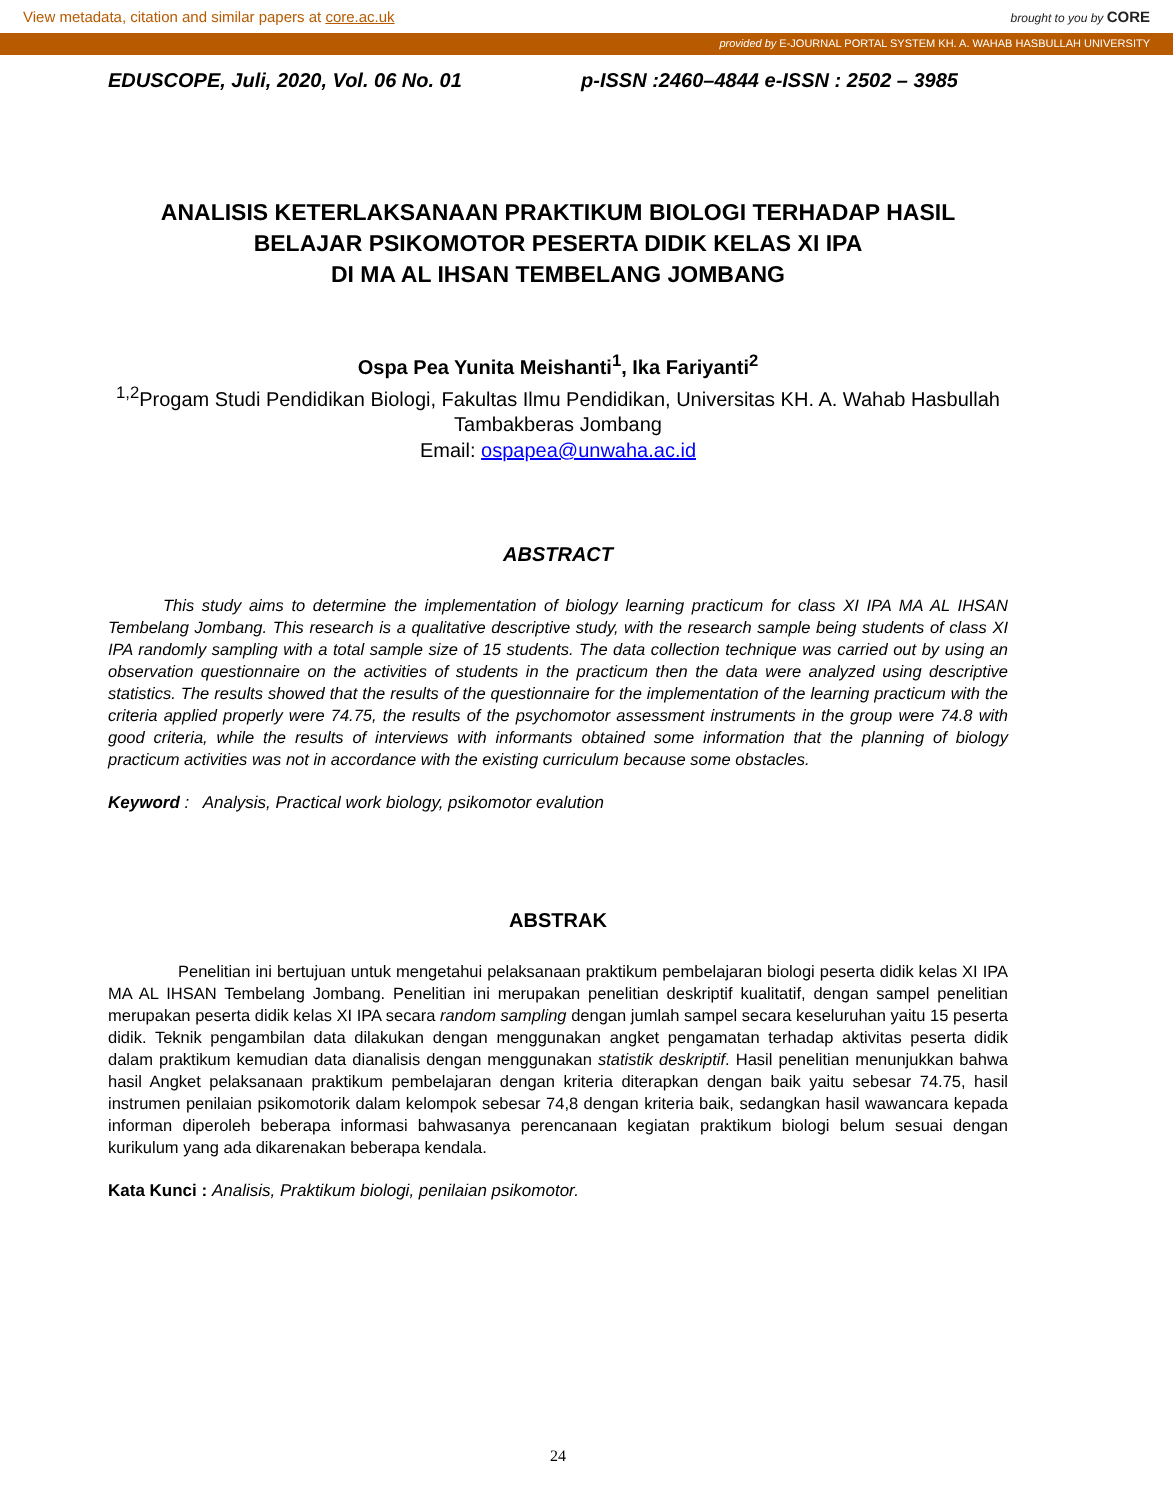View metadata, citation and similar papers at core.ac.uk brought to you by CORE
provided by E-JOURNAL PORTAL SYSTEM KH. A. WAHAB HASBULLAH UNIVERSITY
EDUSCOPE, Juli, 2020, Vol. 06 No. 01 p-ISSN :2460–4844 e-ISSN : 2502 – 3985
ANALISIS KETERLAKSANAAN PRAKTIKUM BIOLOGI TERHADAP HASIL BELAJAR PSIKOMOTOR PESERTA DIDIK KELAS XI IPA
DI MA AL IHSAN TEMBELANG JOMBANG
Ospa Pea Yunita Meishanti<sup>1</sup>, Ika Fariyanti<sup>2</sup>
<sup>1,2</sup>Progam Studi Pendidikan Biologi, Fakultas Ilmu Pendidikan, Universitas KH. A. Wahab Hasbullah Tambakberas Jombang
Email: ospapea@unwaha.ac.id
ABSTRACT
This study aims to determine the implementation of biology learning practicum for class XI IPA MA AL IHSAN Tembelang Jombang. This research is a qualitative descriptive study, with the research sample being students of class XI IPA randomly sampling with a total sample size of 15 students. The data collection technique was carried out by using an observation questionnaire on the activities of students in the practicum then the data were analyzed using descriptive statistics. The results showed that the results of the questionnaire for the implementation of the learning practicum with the criteria applied properly were 74.75, the results of the psychomotor assessment instruments in the group were 74.8 with good criteria, while the results of interviews with informants obtained some information that the planning of biology practicum activities was not in accordance with the existing curriculum because some obstacles.
Keyword : Analysis, Practical work biology, psikomotor evalution
ABSTRAK
Penelitian ini bertujuan untuk mengetahui pelaksanaan praktikum pembelajaran biologi peserta didik kelas XI IPA MA AL IHSAN Tembelang Jombang. Penelitian ini merupakan penelitian deskriptif kualitatif, dengan sampel penelitian merupakan peserta didik kelas XI IPA secara random sampling dengan jumlah sampel secara keseluruhan yaitu 15 peserta didik. Teknik pengambilan data dilakukan dengan menggunakan angket pengamatan terhadap aktivitas peserta didik dalam praktikum kemudian data dianalisis dengan menggunakan statistik deskriptif. Hasil penelitian menunjukkan bahwa hasil Angket pelaksanaan praktikum pembelajaran dengan kriteria diterapkan dengan baik yaitu sebesar 74.75, hasil instrumen penilaian psikomotorik dalam kelompok sebesar 74,8 dengan kriteria baik, sedangkan hasil wawancara kepada informan diperoleh beberapa informasi bahwasanya perencanaan kegiatan praktikum biologi belum sesuai dengan kurikulum yang ada dikarenakan beberapa kendala.
Kata Kunci : Analisis, Praktikum biologi, penilaian psikomotor.
24